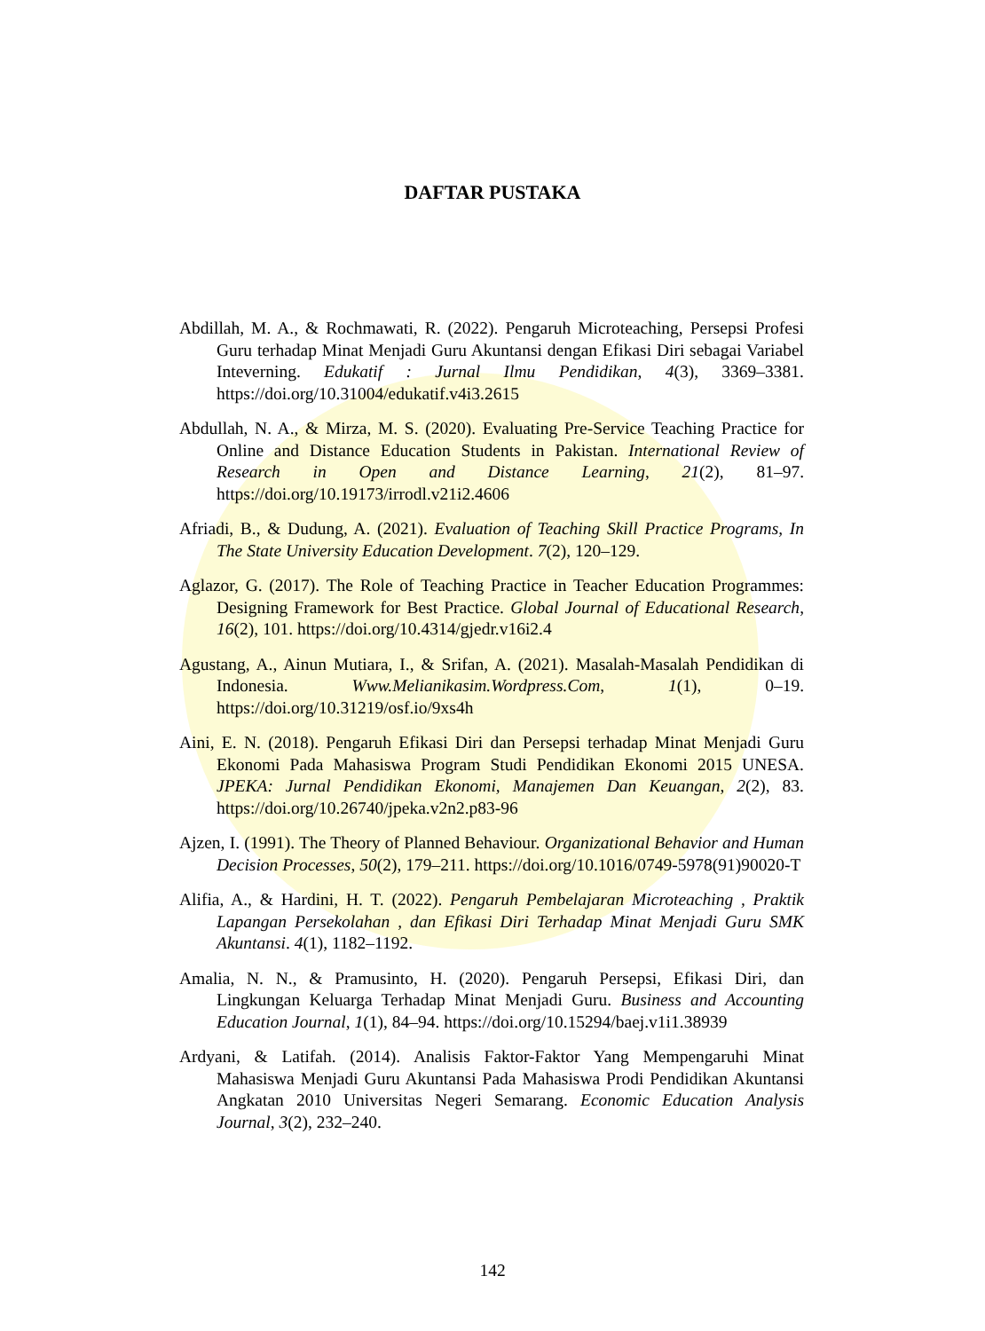DAFTAR PUSTAKA
Abdillah, M. A., & Rochmawati, R. (2022). Pengaruh Microteaching, Persepsi Profesi Guru terhadap Minat Menjadi Guru Akuntansi dengan Efikasi Diri sebagai Variabel Inteverning. Edukatif : Jurnal Ilmu Pendidikan, 4(3), 3369–3381. https://doi.org/10.31004/edukatif.v4i3.2615
Abdullah, N. A., & Mirza, M. S. (2020). Evaluating Pre-Service Teaching Practice for Online and Distance Education Students in Pakistan. International Review of Research in Open and Distance Learning, 21(2), 81–97. https://doi.org/10.19173/irrodl.v21i2.4606
Afriadi, B., & Dudung, A. (2021). Evaluation of Teaching Skill Practice Programs, In The State University Education Development. 7(2), 120–129.
Aglazor, G. (2017). The Role of Teaching Practice in Teacher Education Programmes: Designing Framework for Best Practice. Global Journal of Educational Research, 16(2), 101. https://doi.org/10.4314/gjedr.v16i2.4
Agustang, A., Ainun Mutiara, I., & Srifan, A. (2021). Masalah-Masalah Pendidikan di Indonesia. Www.Melianikasim.Wordpress.Com, 1(1), 0–19. https://doi.org/10.31219/osf.io/9xs4h
Aini, E. N. (2018). Pengaruh Efikasi Diri dan Persepsi terhadap Minat Menjadi Guru Ekonomi Pada Mahasiswa Program Studi Pendidikan Ekonomi 2015 UNESA. JPEKA: Jurnal Pendidikan Ekonomi, Manajemen Dan Keuangan, 2(2), 83. https://doi.org/10.26740/jpeka.v2n2.p83-96
Ajzen, I. (1991). The Theory of Planned Behaviour. Organizational Behavior and Human Decision Processes, 50(2), 179–211. https://doi.org/10.1016/0749-5978(91)90020-T
Alifia, A., & Hardini, H. T. (2022). Pengaruh Pembelajaran Microteaching , Praktik Lapangan Persekolahan , dan Efikasi Diri Terhadap Minat Menjadi Guru SMK Akuntansi. 4(1), 1182–1192.
Amalia, N. N., & Pramusinto, H. (2020). Pengaruh Persepsi, Efikasi Diri, dan Lingkungan Keluarga Terhadap Minat Menjadi Guru. Business and Accounting Education Journal, 1(1), 84–94. https://doi.org/10.15294/baej.v1i1.38939
Ardyani, & Latifah. (2014). Analisis Faktor-Faktor Yang Mempengaruhi Minat Mahasiswa Menjadi Guru Akuntansi Pada Mahasiswa Prodi Pendidikan Akuntansi Angkatan 2010 Universitas Negeri Semarang. Economic Education Analysis Journal, 3(2), 232–240.
142